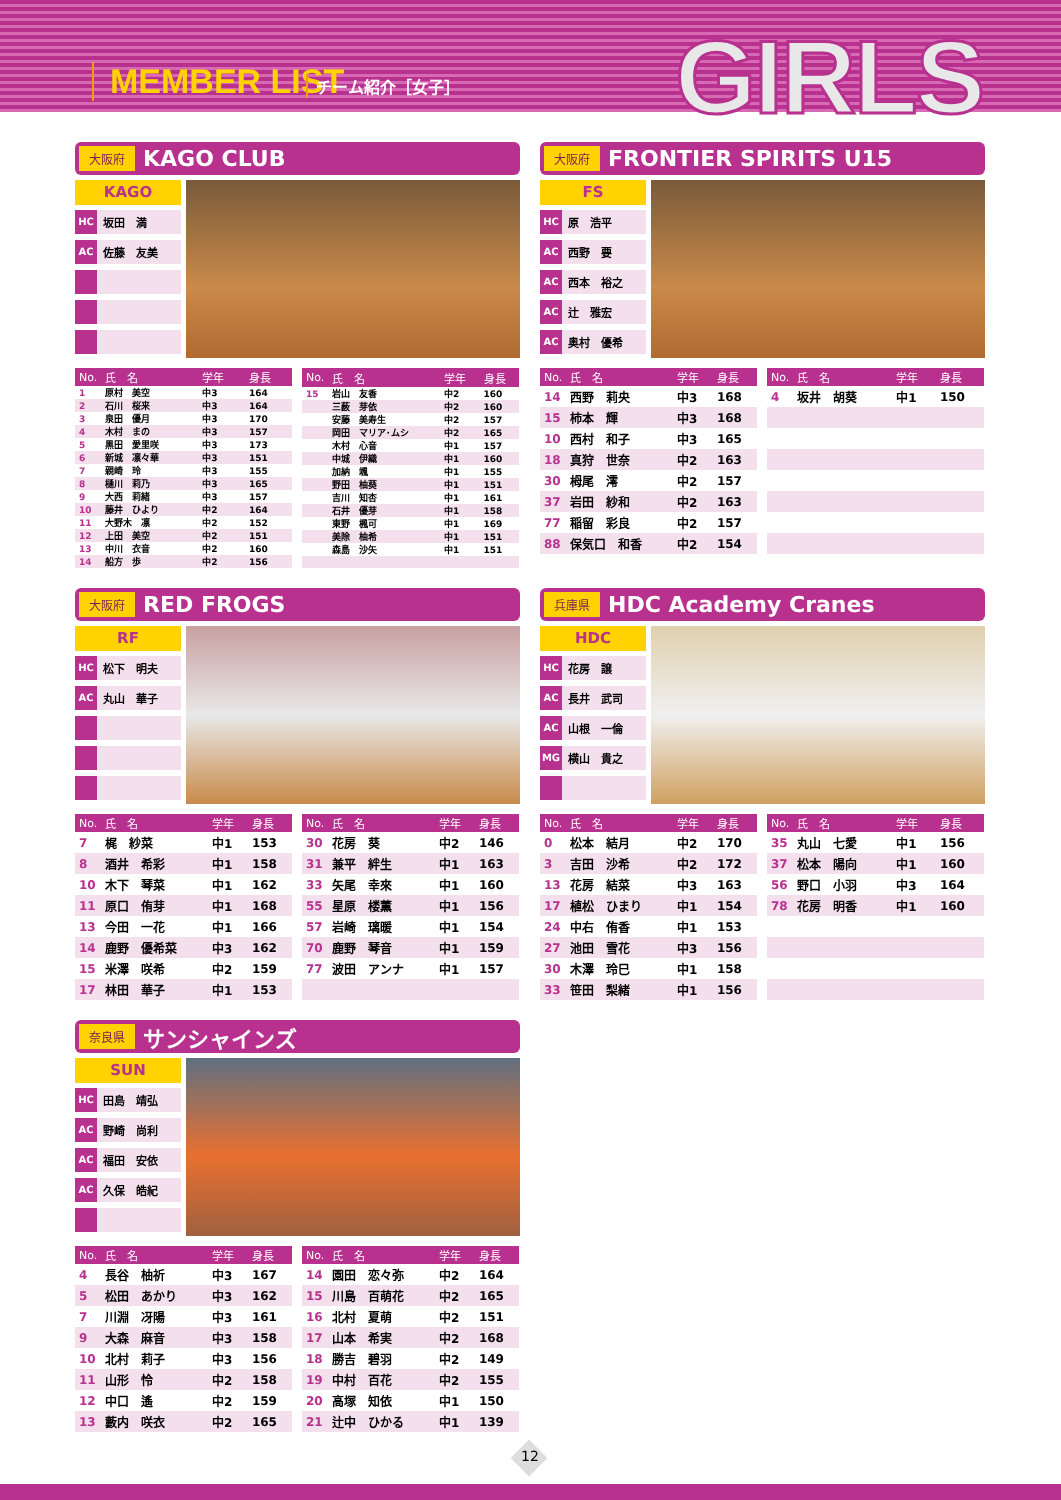MEMBER LIST チーム紹介［女子］ GIRLS
大阪府 KAGO CLUB
KAGO
HC 坂田　満
AC 佐藤　友美
| No. | 氏 名 | 学年 | 身長 |
| --- | --- | --- | --- |
| 1 | 原村 美空 | 中3 | 164 |
| 2 | 石川 桜来 | 中3 | 164 |
| 3 | 泉田 優月 | 中3 | 170 |
| 4 | 木村 まの | 中3 | 157 |
| 5 | 黒田 愛里咲 | 中3 | 173 |
| 6 | 新城 凛々華 | 中3 | 151 |
| 7 | 親崎 玲 | 中3 | 155 |
| 8 | 樋川 莉乃 | 中3 | 165 |
| 9 | 大西 莉緒 | 中3 | 157 |
| 10 | 藤井 ひより | 中2 | 164 |
| 11 | 大野木 凛 | 中2 | 152 |
| 12 | 上田 美空 | 中2 | 151 |
| 13 | 中川 衣音 | 中2 | 160 |
| 14 | 船方 歩 | 中2 | 156 |
| No. | 氏 名 | 学年 | 身長 |
| --- | --- | --- | --- |
| 15 | 岩山 友香 | 中2 | 160 |
| | 三薮 芽依 | 中2 | 160 |
| | 安藤 美寿生 | 中2 | 157 |
| | 岡田 マリア･ムシ | 中2 | 165 |
| | 木村 心音 | 中1 | 157 |
| | 中城 伊織 | 中1 | 160 |
| | 加納 颯 | 中1 | 155 |
| | 野田 柚葵 | 中1 | 151 |
| | 吉川 知杏 | 中1 | 161 |
| | 石井 優芽 | 中1 | 158 |
| | 東野 楓可 | 中1 | 169 |
| | 美除 柚希 | 中1 | 151 |
| | 森島 沙矢 | 中1 | 151 |
大阪府 FRONTIER SPIRITS U15
FS
HC 原　浩平
AC 西野　要
AC 西本　裕之
AC 辻　雅宏
AC 奥村　優希
| No. | 氏 名 | 学年 | 身長 |
| --- | --- | --- | --- |
| 14 | 西野 莉央 | 中3 | 168 |
| 15 | 柿本 輝 | 中3 | 168 |
| 10 | 西村 和子 | 中3 | 165 |
| 18 | 真狩 世奈 | 中2 | 163 |
| 30 | 栂尾 澪 | 中2 | 157 |
| 37 | 岩田 紗和 | 中2 | 163 |
| 77 | 稲留 彩良 | 中2 | 157 |
| 88 | 保気口 和香 | 中2 | 154 |
| No. | 氏 名 | 学年 | 身長 |
| --- | --- | --- | --- |
| 4 | 坂井 胡葵 | 中1 | 150 |
大阪府 RED FROGS
RF
HC 松下　明夫
AC 丸山　華子
| No. | 氏 名 | 学年 | 身長 |
| --- | --- | --- | --- |
| 7 | 梶 紗菜 | 中1 | 153 |
| 8 | 酒井 希彩 | 中1 | 158 |
| 10 | 木下 琴菜 | 中1 | 162 |
| 11 | 原口 侑芽 | 中1 | 168 |
| 13 | 今田 一花 | 中1 | 166 |
| 14 | 鹿野 優希菜 | 中3 | 162 |
| 15 | 米澤 咲希 | 中2 | 159 |
| 17 | 林田 華子 | 中1 | 153 |
| No. | 氏 名 | 学年 | 身長 |
| --- | --- | --- | --- |
| 30 | 花房 葵 | 中2 | 146 |
| 31 | 兼平 絆生 | 中1 | 163 |
| 33 | 矢尾 幸來 | 中1 | 160 |
| 55 | 星原 楼薫 | 中1 | 156 |
| 57 | 岩崎 璃暖 | 中1 | 154 |
| 70 | 鹿野 琴音 | 中1 | 159 |
| 77 | 波田 アンナ | 中1 | 157 |
兵庫県 HDC Academy Cranes
HDC
HC 花房　譲
AC 長井　武司
AC 山根　一倫
MG 横山　貴之
| No. | 氏 名 | 学年 | 身長 |
| --- | --- | --- | --- |
| 0 | 松本 結月 | 中2 | 170 |
| 3 | 吉田 沙希 | 中2 | 172 |
| 13 | 花房 結菜 | 中3 | 163 |
| 17 | 植松 ひまり | 中1 | 154 |
| 24 | 中右 侑香 | 中1 | 153 |
| 27 | 池田 雪花 | 中3 | 156 |
| 30 | 木澤 玲巳 | 中1 | 158 |
| 33 | 笹田 梨緒 | 中1 | 156 |
| No. | 氏 名 | 学年 | 身長 |
| --- | --- | --- | --- |
| 35 | 丸山 七愛 | 中1 | 156 |
| 37 | 松本 陽向 | 中1 | 160 |
| 56 | 野口 小羽 | 中3 | 164 |
| 78 | 花房 明香 | 中1 | 160 |
奈良県 サンシャインズ
SUN
HC 田島　靖弘
AC 野崎　尚利
AC 福田　安依
AC 久保　皓紀
| No. | 氏 名 | 学年 | 身長 |
| --- | --- | --- | --- |
| 4 | 長谷 柚祈 | 中3 | 167 |
| 5 | 松田 あかり | 中3 | 162 |
| 7 | 川淵 冴陽 | 中3 | 161 |
| 9 | 大森 麻音 | 中3 | 158 |
| 10 | 北村 莉子 | 中3 | 156 |
| 11 | 山形 怜 | 中2 | 158 |
| 12 | 中口 遙 | 中2 | 159 |
| 13 | 藪内 咲衣 | 中2 | 165 |
| No. | 氏 名 | 学年 | 身長 |
| --- | --- | --- | --- |
| 14 | 園田 恋々弥 | 中2 | 164 |
| 15 | 川島 百萌花 | 中2 | 165 |
| 16 | 北村 夏萌 | 中2 | 151 |
| 17 | 山本 希実 | 中2 | 168 |
| 18 | 勝吉 碧羽 | 中2 | 149 |
| 19 | 中村 百花 | 中2 | 155 |
| 20 | 高塚 知依 | 中1 | 150 |
| 21 | 辻中 ひかる | 中1 | 139 |
12